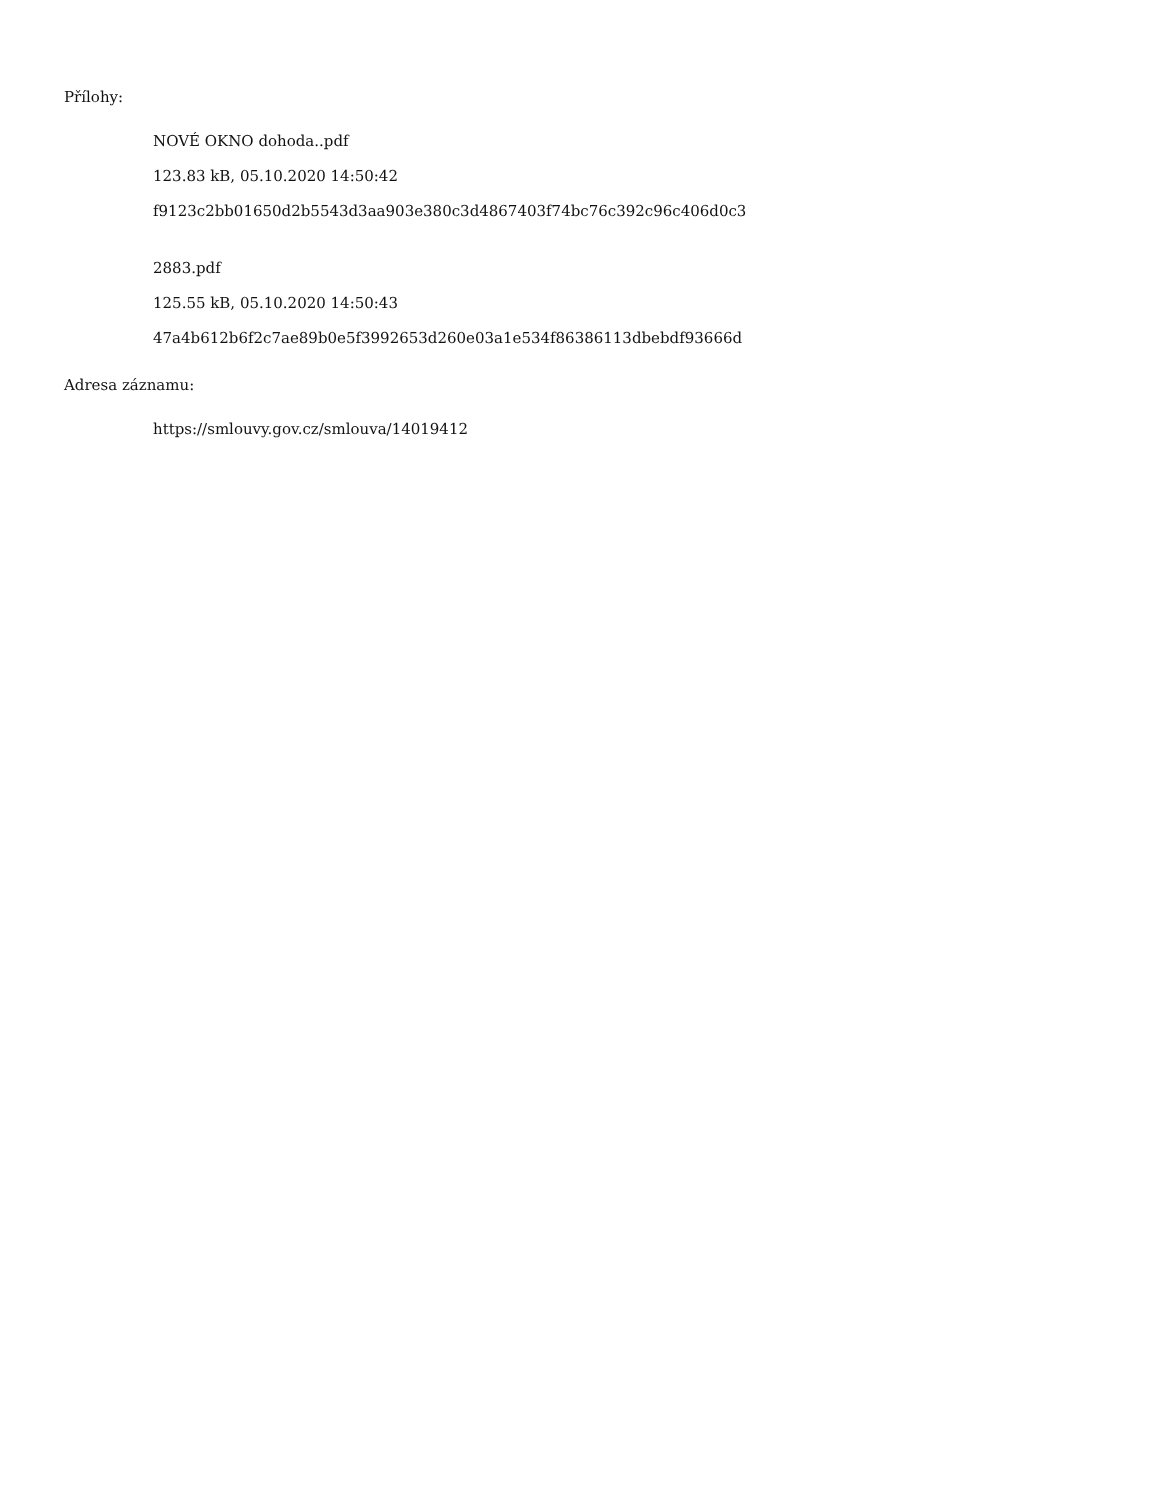Přílohy:
NOVÉ OKNO dohoda..pdf
123.83 kB, 05.10.2020 14:50:42
f9123c2bb01650d2b5543d3aa903e380c3d4867403f74bc76c392c96c406d0c3
2883.pdf
125.55 kB, 05.10.2020 14:50:43
47a4b612b6f2c7ae89b0e5f3992653d260e03a1e534f86386113dbebdf93666d
Adresa záznamu:
https://smlouvy.gov.cz/smlouva/14019412